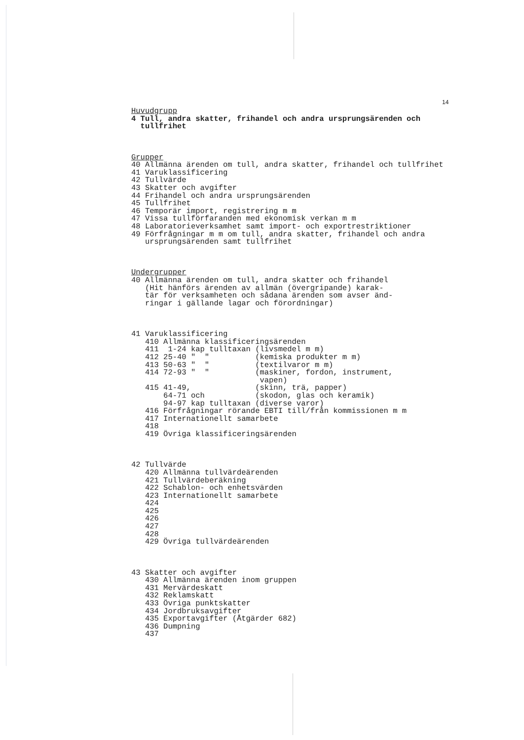14
Huvudgrupp
4 Tull, andra skatter, frihandel och andra ursprungsärenden och
  tullfrihet



Grupper
40 Allmänna ärenden om tull, andra skatter, frihandel och tullfrihet
41 Varuklassificering
42 Tullvärde
43 Skatter och avgifter
44 Frihandel och andra ursprungsärenden
45 Tullfrihet
46 Temporär import, registrering m m
47 Vissa tullförfaranden med ekonomisk verkan m m
48 Laboratorieverksamhet samt import- och exportrestriktioner
49 Förfrågningar m m om tull, andra skatter, frihandel och andra
   ursprungsärenden samt tullfrihet



Undergrupper
40 Allmänna ärenden om tull, andra skatter och frihandel
   (Hit hänförs ärenden av allmän (övergripande) karak-
   tär för verksamheten och sådana ärenden som avser änd-
   ringar i gällande lagar och förordningar)



41 Varuklassificering
   410 Allmänna klassificeringsärenden
   411  1-24 kap tulltaxan (livsmedel m m)
   412 25-40 "  "          (kemiska produkter m m)
   413 50-63 "  "          (textilvaror m m)
   414 72-93 "  "          (maskiner, fordon, instrument,
                            vapen)
   415 41-49,              (skinn, trä, papper)
       64-71 och           (skodon, glas och keramik)
       94-97 kap tulltaxan (diverse varor)
   416 Förfrågningar rörande EBTI till/från kommissionen m m
   417 Internationellt samarbete
   418
   419 Övriga klassificeringsärenden



42 Tullvärde
   420 Allmänna tullvärdeärenden
   421 Tullvärdeberäkning
   422 Schablon- och enhetsvärden
   423 Internationellt samarbete
   424
   425
   426
   427
   428
   429 Övriga tullvärdeärenden



43 Skatter och avgifter
   430 Allmänna ärenden inom gruppen
   431 Mervärdeskatt
   432 Reklamskatt
   433 Övriga punktskatter
   434 Jordbruksavgifter
   435 Exportavgifter (Åtgärder 682)
   436 Dumpning
   437